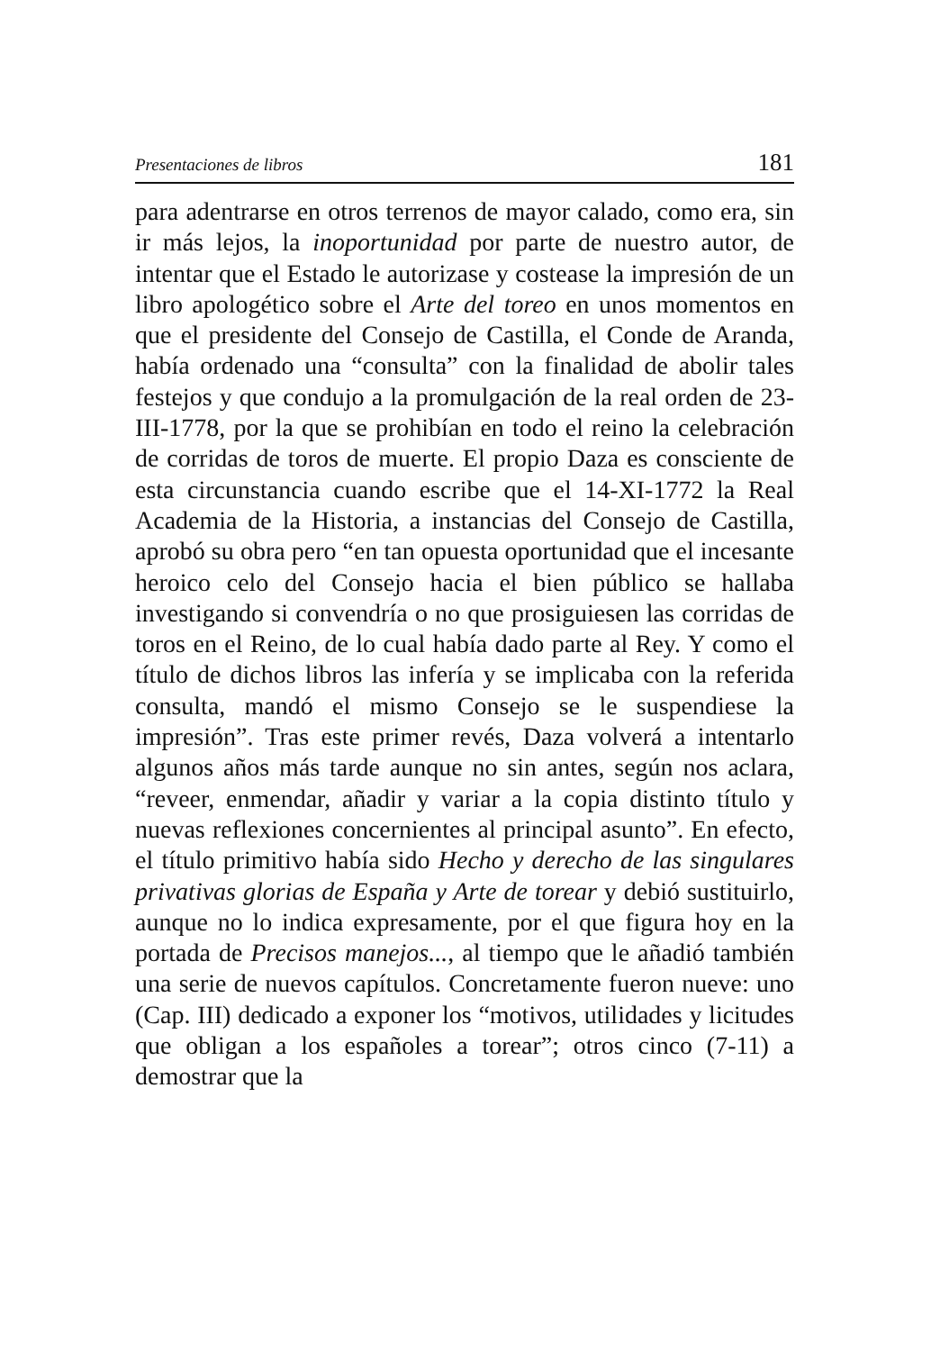Presentaciones de libros 181
para adentrarse en otros terrenos de mayor calado, como era, sin ir más lejos, la inoportunidad por parte de nuestro autor, de intentar que el Estado le autorizase y costease la impresión de un libro apologético sobre el Arte del toreo en unos momentos en que el presidente del Consejo de Castilla, el Conde de Aranda, había ordenado una “consulta” con la finalidad de abolir tales festejos y que condujo a la promulgación de la real orden de 23-III-1778, por la que se prohibían en todo el reino la celebración de corridas de toros de muerte. El propio Daza es consciente de esta circunstancia cuando escribe que el 14-XI-1772 la Real Academia de la Historia, a instancias del Consejo de Castilla, aprobó su obra pero “en tan opuesta oportunidad que el incesante heroico celo del Consejo hacia el bien público se hallaba investigando si convendría o no que prosiguiesen las corridas de toros en el Reino, de lo cual había dado parte al Rey. Y como el título de dichos libros las infería y se implicaba con la referida consulta, mandó el mismo Consejo se le suspendiese la impresión”. Tras este primer revés, Daza volverá a intentarlo algunos años más tarde aunque no sin antes, según nos aclara, “reveer, enmendar, añadir y variar a la copia distinto título y nuevas reflexiones concernientes al principal asunto”. En efecto, el título primitivo había sido Hecho y derecho de las singulares privativas glorias de España y Arte de torear y debió sustituirlo, aunque no lo indica expresamente, por el que figura hoy en la portada de Precisos manejos..., al tiempo que le añadió también una serie de nuevos capítulos. Concretamente fueron nueve: uno (Cap. III) dedicado a exponer los “motivos, utilidades y licitudes que obligan a los españoles a torear”; otros cinco (7-11) a demostrar que la